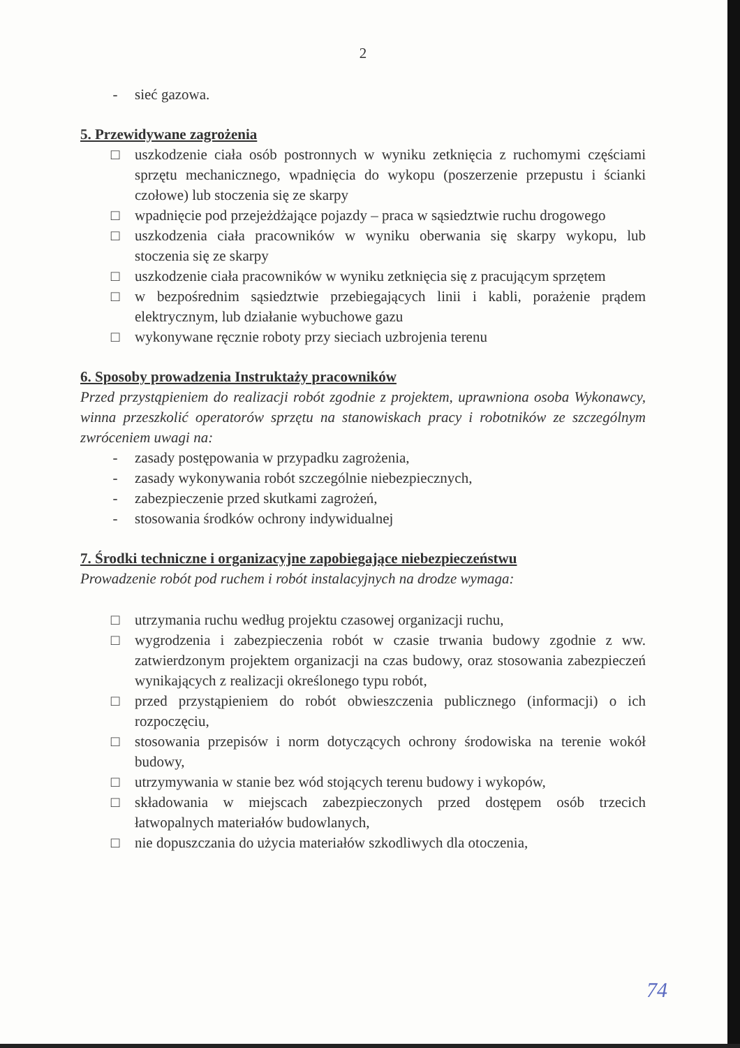2
- sieć gazowa.
5. Przewidywane zagrożenia
□ uszkodzenie ciała osób postronnych w wyniku zetknięcia z ruchomymi częściami sprzętu mechanicznego, wpadnięcia do wykopu (poszerzenie przepustu i ścianki czołowe) lub stoczenia się ze skarpy
□ wpadnięcie pod przejeżdżające pojazdy – praca w sąsiedztwie ruchu drogowego
□ uszkodzenia ciała pracowników w wyniku oberwania się skarpy wykopu, lub stoczenia się ze skarpy
□ uszkodzenie ciała pracowników w wyniku zetknięcia się z pracującym sprzętem
□ w bezpośrednim sąsiedztwie przebiegających linii i kabli, porażenie prądem elektrycznym, lub działanie wybuchowe gazu
□ wykonywane ręcznie roboty przy sieciach uzbrojenia terenu
6. Sposoby prowadzenia Instruktaży pracowników
Przed przystąpieniem do realizacji robót zgodnie z projektem, uprawniona osoba Wykonawcy, winna przeszkolić operatorów sprzętu na stanowiskach pracy i robotników ze szczególnym zwróceniem uwagi na:
- zasady postępowania w przypadku zagrożenia,
- zasady wykonywania robót szczególnie niebezpiecznych,
- zabezpieczenie przed skutkami zagrożeń,
- stosowania środków ochrony indywidualnej
7. Środki techniczne i organizacyjne zapobiegające niebezpieczeństwu
Prowadzenie robót pod ruchem i robót instalacyjnych na drodze wymaga:
□ utrzymania ruchu według projektu czasowej organizacji ruchu,
□ wygrodzenia i zabezpieczenia robót w czasie trwania budowy zgodnie z ww. zatwierdzonym projektem organizacji na czas budowy, oraz stosowania zabezpieczeń wynikających z realizacji określonego typu robót,
□ przed przystąpieniem do robót obwieszczenia publicznego (informacji) o ich rozpoczęciu,
□ stosowania przepisów i norm dotyczących ochrony środowiska na terenie wokół budowy,
□ utrzymywania w stanie bez wód stojących terenu budowy i wykopów,
□ składowania w miejscach zabezpieczonych przed dostępem osób trzecich łatwopalnych materiałów budowlanych,
□ nie dopuszczania do użycia materiałów szkodliwych dla otoczenia,
74